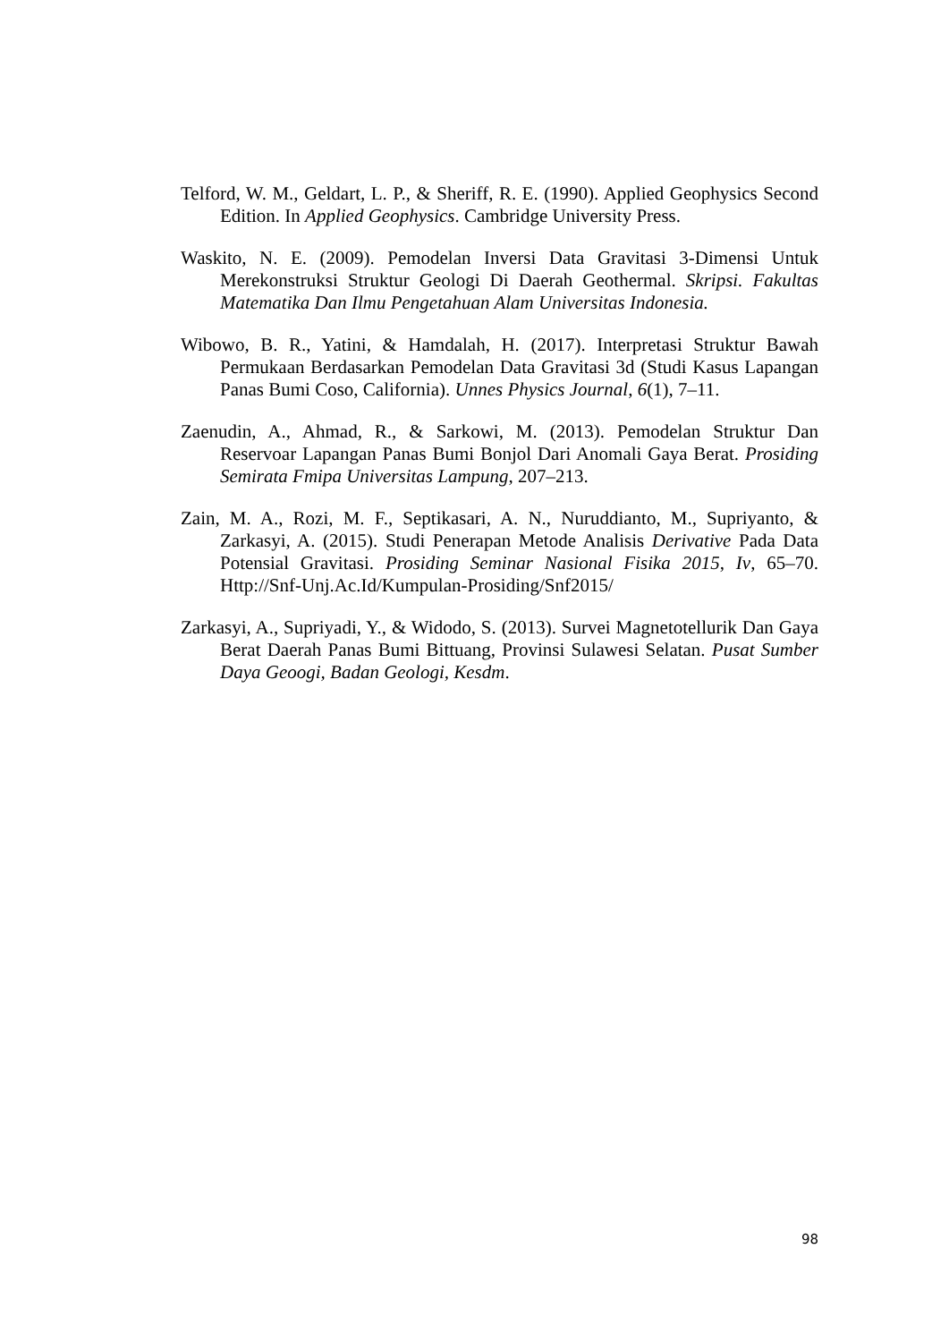Telford, W. M., Geldart, L. P., & Sheriff, R. E. (1990). Applied Geophysics Second Edition. In Applied Geophysics. Cambridge University Press.
Waskito, N. E. (2009). Pemodelan Inversi Data Gravitasi 3-Dimensi Untuk Merekonstruksi Struktur Geologi Di Daerah Geothermal. Skripsi. Fakultas Matematika Dan Ilmu Pengetahuan Alam Universitas Indonesia.
Wibowo, B. R., Yatini, & Hamdalah, H. (2017). Interpretasi Struktur Bawah Permukaan Berdasarkan Pemodelan Data Gravitasi 3d (Studi Kasus Lapangan Panas Bumi Coso, California). Unnes Physics Journal, 6(1), 7–11.
Zaenudin, A., Ahmad, R., & Sarkowi, M. (2013). Pemodelan Struktur Dan Reservoar Lapangan Panas Bumi Bonjol Dari Anomali Gaya Berat. Prosiding Semirata Fmipa Universitas Lampung, 207–213.
Zain, M. A., Rozi, M. F., Septikasari, A. N., Nuruddianto, M., Supriyanto, & Zarkasyi, A. (2015). Studi Penerapan Metode Analisis Derivative Pada Data Potensial Gravitasi. Prosiding Seminar Nasional Fisika 2015, Iv, 65–70. Http://Snf-Unj.Ac.Id/Kumpulan-Prosiding/Snf2015/
Zarkasyi, A., Supriyadi, Y., & Widodo, S. (2013). Survei Magnetotellurik Dan Gaya Berat Daerah Panas Bumi Bittuang, Provinsi Sulawesi Selatan. Pusat Sumber Daya Geoogi, Badan Geologi, Kesdm.
98